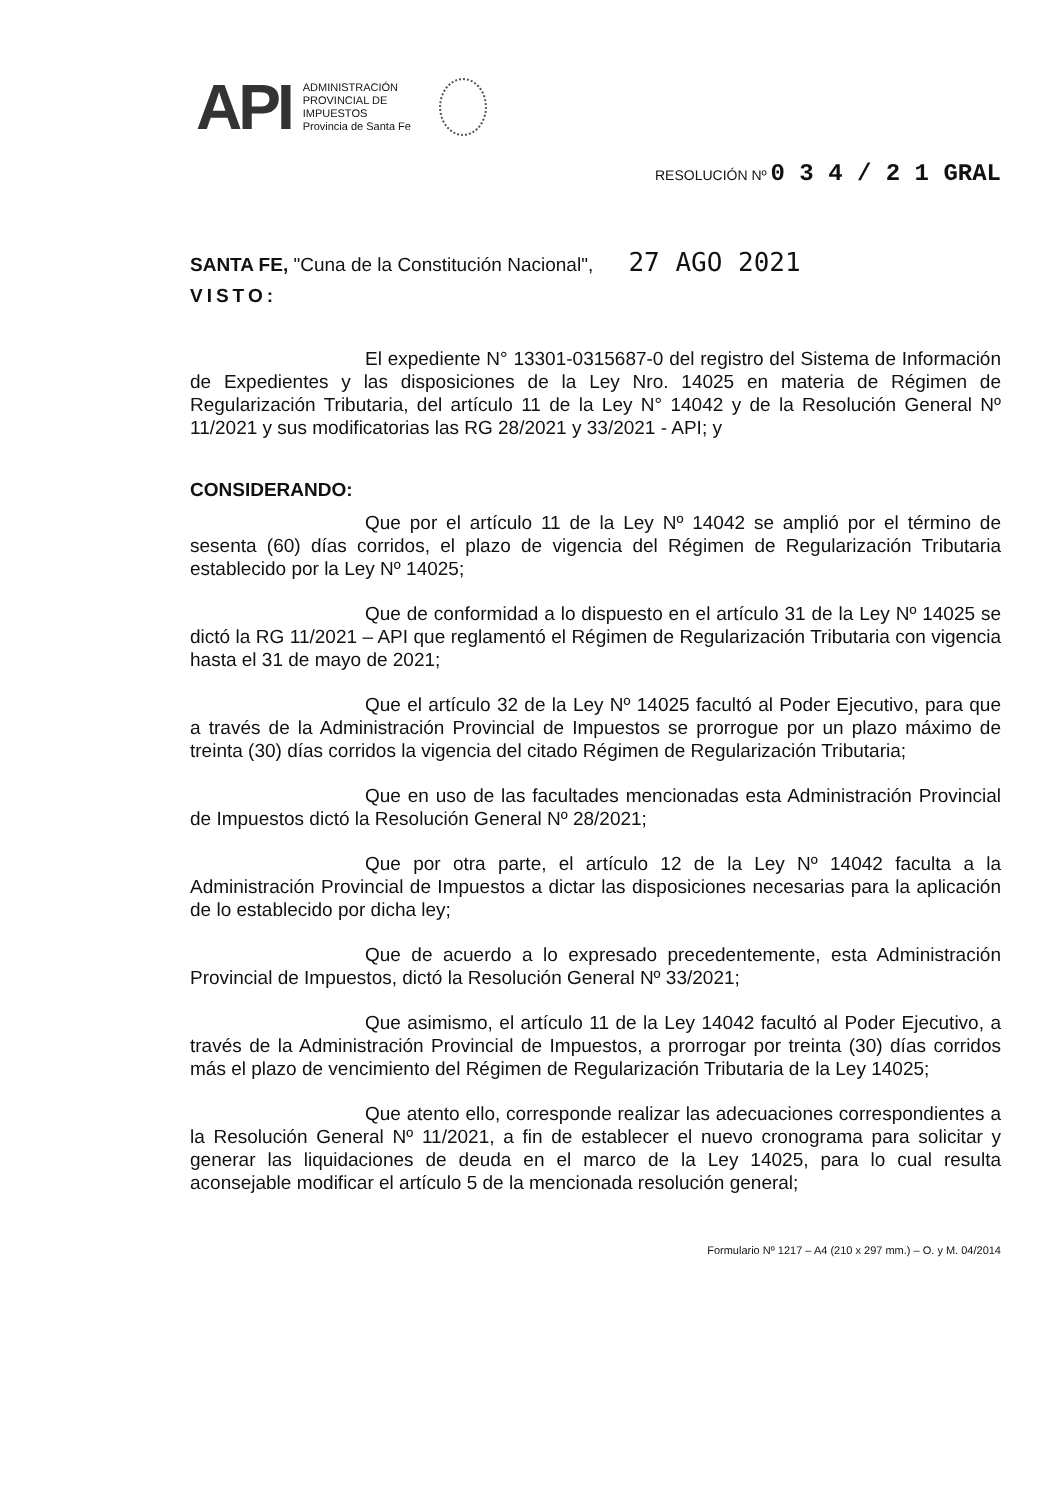API
ADMINISTRACIÓN
PROVINCIAL DE
IMPUESTOS
Provincia de Santa Fe
RESOLUCIÓN Nº 0 3 4 / 2 1 GRAL
SANTA FE, "Cuna de la Constitución Nacional", 27 AGO 2021
VISTO:
El expediente N° 13301-0315687-0 del registro del Sistema de Información de Expedientes y las disposiciones de la Ley Nro. 14025 en materia de Régimen de Regularización Tributaria, del artículo 11 de la Ley N° 14042 y de la Resolución General Nº 11/2021 y sus modificatorias las RG 28/2021 y 33/2021 - API; y
CONSIDERANDO:
Que por el artículo 11 de la Ley Nº 14042 se amplió por el término de sesenta (60) días corridos, el plazo de vigencia del Régimen de Regularización Tributaria establecido por la Ley Nº 14025;
Que de conformidad a lo dispuesto en el artículo 31 de la Ley Nº 14025 se dictó la RG 11/2021 – API que reglamentó el Régimen de Regularización Tributaria con vigencia hasta el 31 de mayo de 2021;
Que el artículo 32 de la Ley Nº 14025 facultó al Poder Ejecutivo, para que a través de la Administración Provincial de Impuestos se prorrogue por un plazo máximo de treinta (30) días corridos la vigencia del citado Régimen de Regularización Tributaria;
Que en uso de las facultades mencionadas esta Administración Provincial de Impuestos dictó la Resolución General Nº 28/2021;
Que por otra parte, el artículo 12 de la Ley Nº 14042 faculta a la Administración Provincial de Impuestos a dictar las disposiciones necesarias para la aplicación de lo establecido por dicha ley;
Que de acuerdo a lo expresado precedentemente, esta Administración Provincial de Impuestos, dictó la Resolución General Nº 33/2021;
Que asimismo, el artículo 11 de la Ley 14042 facultó al Poder Ejecutivo, a través de la Administración Provincial de Impuestos, a prorrogar por treinta (30) días corridos más el plazo de vencimiento del Régimen de Regularización Tributaria de la Ley 14025;
Que atento ello, corresponde realizar las adecuaciones correspondientes a la Resolución General Nº 11/2021, a fin de establecer el nuevo cronograma para solicitar y generar las liquidaciones de deuda en el marco de la Ley 14025, para lo cual resulta aconsejable modificar el artículo 5 de la mencionada resolución general;
Formulario Nº 1217 – A4 (210 x 297 mm.) – O. y M. 04/2014